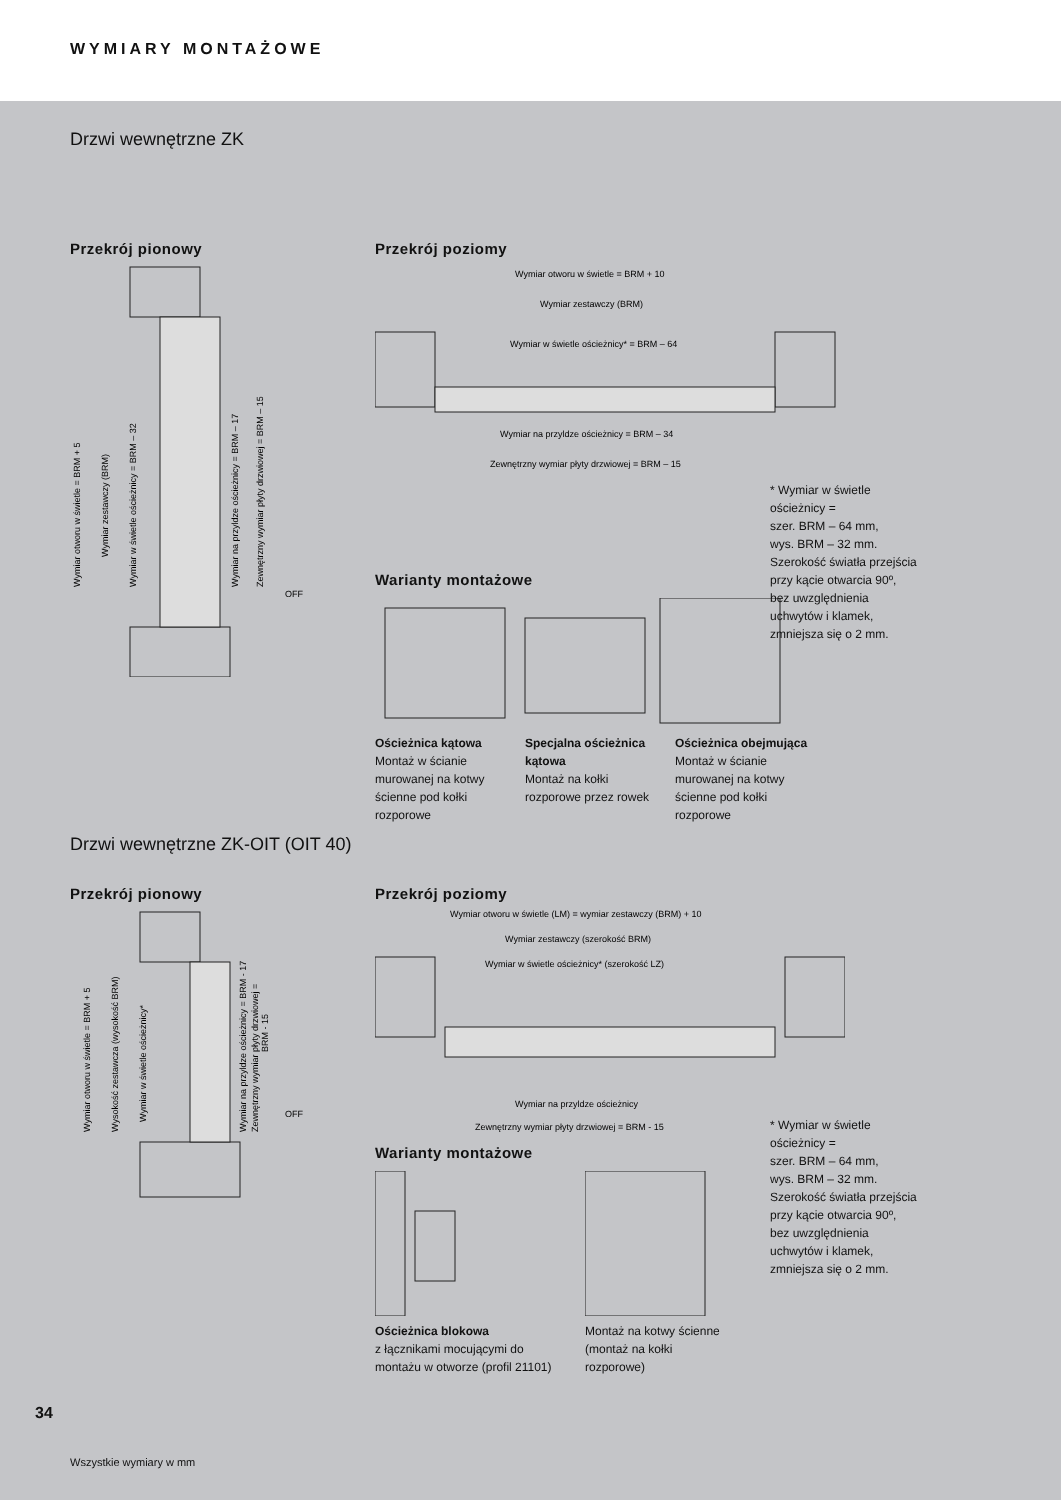WYMIARY MONTAŻOWE
Drzwi wewnętrzne ZK
Przekrój pionowy
Wymiar otworu w świetle = BRM + 5
Wymiar zestawczy (BRM)
Wymiar w świetle ościeżnicy = BRM – 32
Wymiar na przyldze ościeżnicy = BRM – 17
Zewnętrzny wymiar płyty drzwiowej = BRM – 15
OFF
Przekrój poziomy
Wymiar otworu w świetle = BRM + 10
Wymiar zestawczy (BRM)
Wymiar w świetle ościeżnicy* = BRM – 64
Wymiar na przyldze ościeżnicy = BRM – 34
Zewnętrzny wymiar płyty drzwiowej = BRM – 15
Warianty montażowe
Ościeżnica kątowa
Montaż w ścianie murowanej na kotwy ścienne pod kołki rozporowe
Specjalna ościeżnica kątowa
Montaż na kołki rozporowe przez rowek
Ościeżnica obejmująca
Montaż w ścianie murowanej na kotwy ścienne pod kołki rozporowe
* Wymiar w świetle ościeżnicy =
szer. BRM – 64 mm,
wys. BRM – 32 mm.
Szerokość światła przejścia przy kącie otwarcia 90º,
bez uwzględnienia uchwytów i klamek, zmniejsza się o 2 mm.
Drzwi wewnętrzne ZK-OIT (OIT 40)
Przekrój pionowy
Wymiar otworu w świetle = BRM + 5
Wysokość zestawcza (wysokość BRM)
Wymiar w świetle ościeżnicy*
Wymiar na przyldze ościeżnicy = BRM - 17
Zewnętrzny wymiar płyty drzwiowej =
BRM - 15
OFF
Przekrój poziomy
Wymiar otworu w świetle (LM) = wymiar zestawczy (BRM) + 10
Wymiar zestawczy (szerokość BRM)
Wymiar w świetle ościeżnicy* (szerokość LZ)
Wymiar na przyldze ościeżnicy
Zewnętrzny wymiar płyty drzwiowej = BRM - 15
Warianty montażowe
Ościeżnica blokowa
z łącznikami mocującymi do montażu w otworze (profil 21101)
Montaż na kotwy ścienne (montaż na kołki rozporowe)
* Wymiar w świetle ościeżnicy =
szer. BRM – 64 mm,
wys. BRM – 32 mm.
Szerokość światła przejścia przy kącie otwarcia 90º,
bez uwzględnienia uchwytów i klamek, zmniejsza się o 2 mm.
34
Wszystkie wymiary w mm